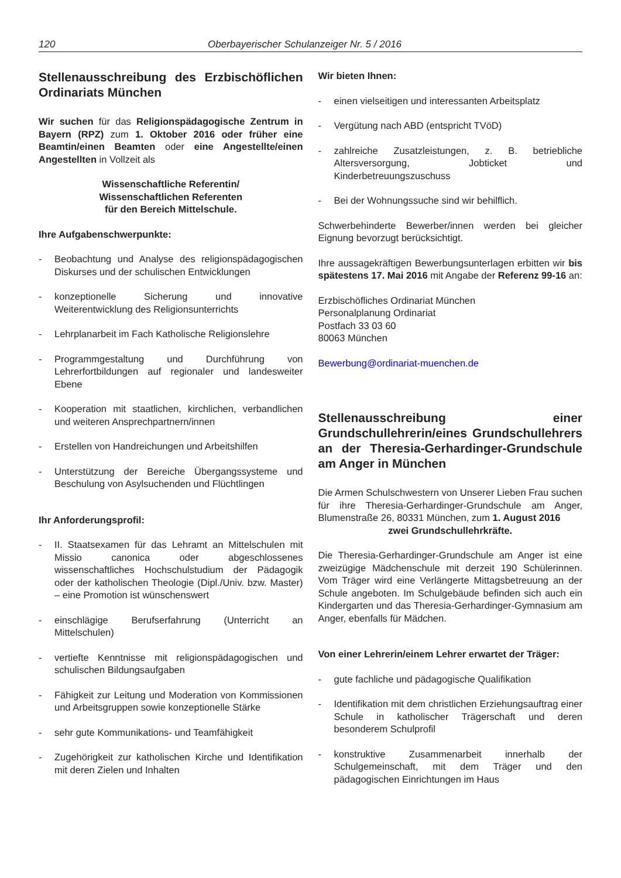120 Oberbayerischer Schulanzeiger Nr. 5 / 2016
Stellenausschreibung des Erzbischöflichen Ordinariats München
Wir suchen für das Religionspädagogische Zentrum in Bayern (RPZ) zum 1. Oktober 2016 oder früher eine Beamtin/einen Beamten oder eine Angestellte/einen Angestellten in Vollzeit als
Wissenschaftliche Referentin/
Wissenschaftlichen Referenten
für den Bereich Mittelschule.
Ihre Aufgabenschwerpunkte:
- Beobachtung und Analyse des religionspädagogischen Diskurses und der schulischen Entwicklungen
- konzeptionelle Sicherung und innovative Weiterentwicklung des Religionsunterrichts
- Lehrplanarbeit im Fach Katholische Religionslehre
- Programmgestaltung und Durchführung von Lehrerfortbildungen auf regionaler und landesweiter Ebene
- Kooperation mit staatlichen, kirchlichen, verbandlichen und weiteren Ansprechpartnern/innen
- Erstellen von Handreichungen und Arbeitshilfen
- Unterstützung der Bereiche Übergangssysteme und Beschulung von Asylsuchenden und Flüchtlingen
Ihr Anforderungsprofil:
- II. Staatsexamen für das Lehramt an Mittelschulen mit Missio canonica oder abgeschlossenes wissenschaftliches Hochschulstudium der Pädagogik oder der katholischen Theologie (Dipl./Univ. bzw. Master) – eine Promotion ist wünschenswert
- einschlägige Berufserfahrung (Unterricht an Mittelschulen)
- vertiefte Kenntnisse mit religionspädagogischen und schulischen Bildungsaufgaben
- Fähigkeit zur Leitung und Moderation von Kommissionen und Arbeitsgruppen sowie konzeptionelle Stärke
- sehr gute Kommunikations- und Teamfähigkeit
- Zugehörigkeit zur katholischen Kirche und Identifikation mit deren Zielen und Inhalten
Wir bieten Ihnen:
- einen vielseitigen und interessanten Arbeitsplatz
- Vergütung nach ABD (entspricht TVöD)
- zahlreiche Zusatzleistungen, z. B. betriebliche Altersversorgung, Jobticket und Kinderbetreuungszuschuss
- Bei der Wohnungssuche sind wir behilflich.
Schwerbehinderte Bewerber/innen werden bei gleicher Eignung bevorzugt berücksichtigt.
Ihre aussagekräftigen Bewerbungsunterlagen erbitten wir bis spätestens 17. Mai 2016 mit Angabe der Referenz 99-16 an:
Erzbischöfliches Ordinariat München
Personalplanung Ordinariat
Postfach 33 03 60
80063 München
Bewerbung@ordinariat-muenchen.de
Stellenausschreibung einer Grundschullehrerin/eines Grundschullehrers an der Theresia-Gerhardinger-Grundschule am Anger in München
Die Armen Schulschwestern von Unserer Lieben Frau suchen für ihre Theresia-Gerhardinger-Grundschule am Anger, Blumenstraße 26, 80331 München, zum 1. August 2016
zwei Grundschullehrkräfte.
Die Theresia-Gerhardinger-Grundschule am Anger ist eine zweizügige Mädchenschule mit derzeit 190 Schülerinnen. Vom Träger wird eine Verlängerte Mittagsbetreuung an der Schule angeboten. Im Schulgebäude befinden sich auch ein Kindergarten und das Theresia-Gerhardinger-Gymnasium am Anger, ebenfalls für Mädchen.
Von einer Lehrerin/einem Lehrer erwartet der Träger:
- gute fachliche und pädagogische Qualifikation
- Identifikation mit dem christlichen Erziehungsauftrag einer Schule in katholischer Trägerschaft und deren besonderem Schulprofil
- konstruktive Zusammenarbeit innerhalb der Schulgemeinschaft, mit dem Träger und den pädagogischen Einrichtungen im Haus